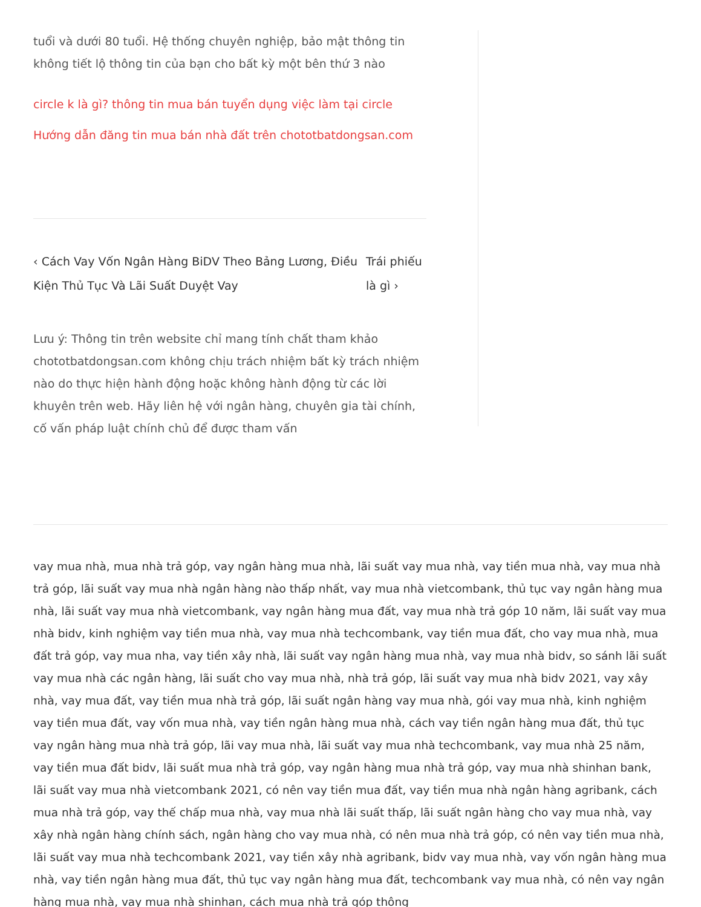tuổi và dưới 80 tuổi. Hệ thống chuyên nghiệp, bảo mật thông tin không tiết lộ thông tin của bạn cho bất kỳ một bên thứ 3 nào
circle k là gì? thông tin mua bán tuyển dụng việc làm tại circle
Hướng dẫn đăng tin mua bán nhà đất trên chototbatdongsan.com
‹ Cách Vay Vốn Ngân Hàng BiDV Theo Bảng Lương, Điều Kiện Thủ Tục Và Lãi Suất Duyệt Vay
Trái phiếu là gì ›
Lưu ý: Thông tin trên website chỉ mang tính chất tham khảo chototbatdongsan.com không chịu trách nhiệm bất kỳ trách nhiệm nào do thực hiện hành động hoặc không hành động từ các lời khuyên trên web. Hãy liên hệ với ngân hàng, chuyên gia tài chính, cố vấn pháp luật chính chủ để được tham vấn
vay mua nhà, mua nhà trả góp, vay ngân hàng mua nhà, lãi suất vay mua nhà, vay tiền mua nhà, vay mua nhà trả góp, lãi suất vay mua nhà ngân hàng nào thấp nhất, vay mua nhà vietcombank, thủ tục vay ngân hàng mua nhà, lãi suất vay mua nhà vietcombank, vay ngân hàng mua đất, vay mua nhà trả góp 10 năm, lãi suất vay mua nhà bidv, kinh nghiệm vay tiền mua nhà, vay mua nhà techcombank, vay tiền mua đất, cho vay mua nhà, mua đất trả góp, vay mua nha, vay tiền xây nhà, lãi suất vay ngân hàng mua nhà, vay mua nhà bidv, so sánh lãi suất vay mua nhà các ngân hàng, lãi suất cho vay mua nhà, nhà trả góp, lãi suất vay mua nhà bidv 2021, vay xây nhà, vay mua đất, vay tiền mua nhà trả góp, lãi suất ngân hàng vay mua nhà, gói vay mua nhà, kinh nghiệm vay tiền mua đất, vay vốn mua nhà, vay tiền ngân hàng mua nhà, cách vay tiền ngân hàng mua đất, thủ tục vay ngân hàng mua nhà trả góp, lãi vay mua nhà, lãi suất vay mua nhà techcombank, vay mua nhà 25 năm, vay tiền mua đất bidv, lãi suất mua nhà trả góp, vay ngân hàng mua nhà trả góp, vay mua nhà shinhan bank, lãi suất vay mua nhà vietcombank 2021, có nên vay tiền mua đất, vay tiền mua nhà ngân hàng agribank, cách mua nhà trả góp, vay thế chấp mua nhà, vay mua nhà lãi suất thấp, lãi suất ngân hàng cho vay mua nhà, vay xây nhà ngân hàng chính sách, ngân hàng cho vay mua nhà, có nên mua nhà trả góp, có nên vay tiền mua nhà, lãi suất vay mua nhà techcombank 2021, vay tiền xây nhà agribank, bidv vay mua nhà, vay vốn ngân hàng mua nhà, vay tiền ngân hàng mua đất, thủ tục vay ngân hàng mua đất, techcombank vay mua nhà, có nên vay ngân hàng mua nhà, vay mua nhà shinhan, cách mua nhà trả góp thông